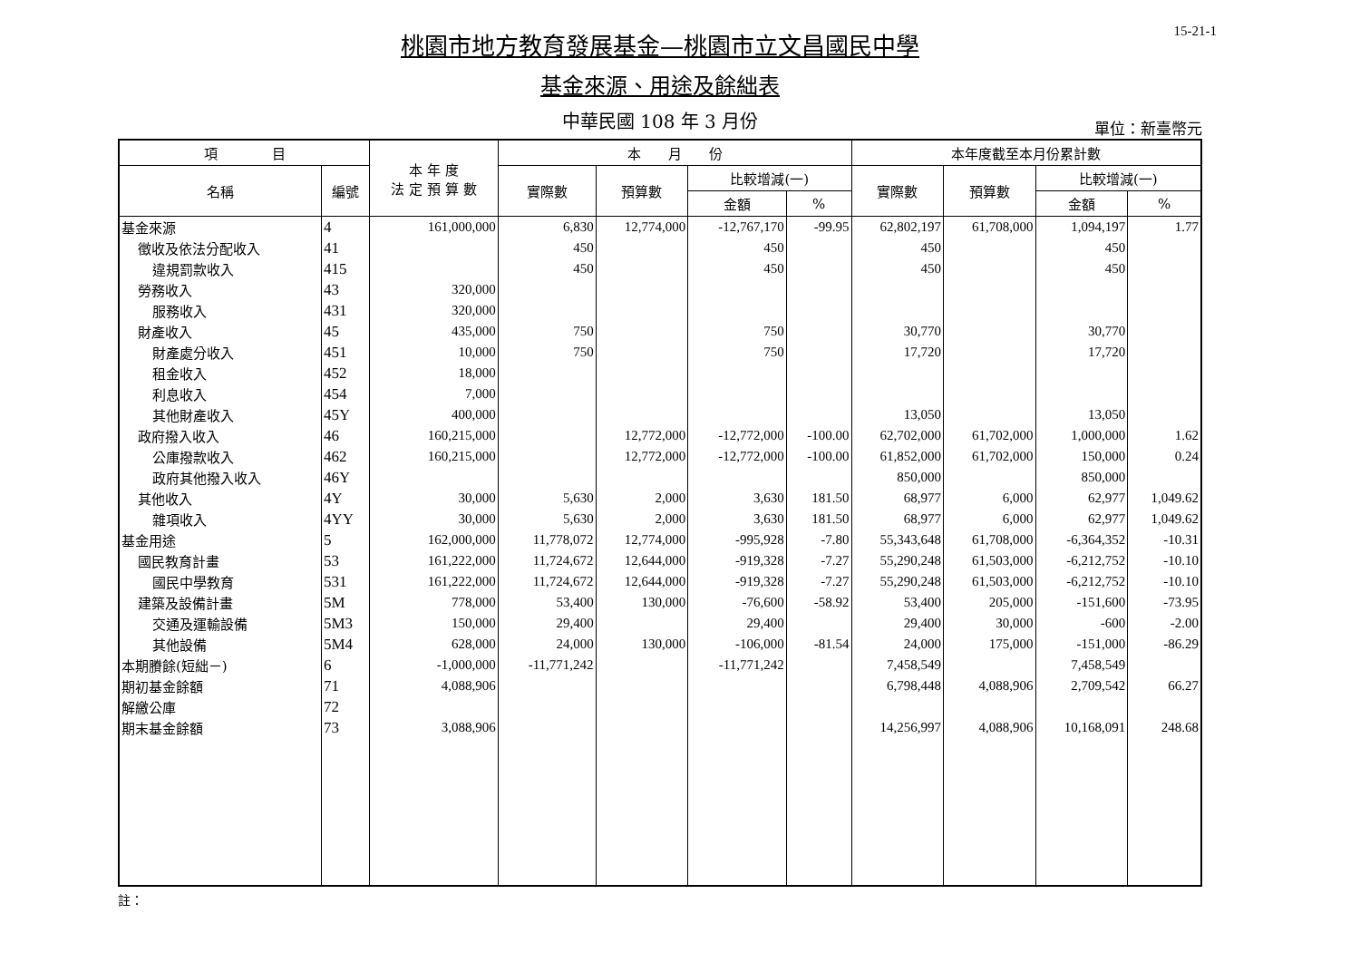15-21-1
桃園市地方教育發展基金—桃園市立文昌國民中學
基金來源、用途及餘絀表
中華民國 108 年 3 月份 單位：新臺幣元
| 項 目 | | 本 年 度 法 定 預 算 數 | 本 月 份 | | | | 本年度截至本月份累計數 | | | |
| --- | --- | --- | --- | --- | --- | --- | --- | --- | --- | --- |
| 名稱 | 編號 | | 實際數 | 預算數 | 比較增減(一) | | 實際數 | 預算數 | 比較增減(一) | |
| | | | | | 金額 | % | | | 金額 | % |
| 基金來源 | 4 | 161,000,000 | 6,830 | 12,774,000 | -12,767,170 | -99.95 | 62,802,197 | 61,708,000 | 1,094,197 | 1.77 |
| 徵收及依法分配收入 | 41 | | 450 | | 450 | | 450 | | 450 | |
| 違規罰款收入 | 415 | | 450 | | 450 | | 450 | | 450 | |
| 勞務收入 | 43 | 320,000 | | | | | | | | |
| 服務收入 | 431 | 320,000 | | | | | | | | |
| 財產收入 | 45 | 435,000 | 750 | | 750 | | 30,770 | | 30,770 | |
| 財產處分收入 | 451 | 10,000 | 750 | | 750 | | 17,720 | | 17,720 | |
| 租金收入 | 452 | 18,000 | | | | | | | | |
| 利息收入 | 454 | 7,000 | | | | | | | | |
| 其他財產收入 | 45Y | 400,000 | | | | | 13,050 | | 13,050 | |
| 政府撥入收入 | 46 | 160,215,000 | | 12,772,000 | -12,772,000 | -100.00 | 62,702,000 | 61,702,000 | 1,000,000 | 1.62 |
| 公庫撥款收入 | 462 | 160,215,000 | | 12,772,000 | -12,772,000 | -100.00 | 61,852,000 | 61,702,000 | 150,000 | 0.24 |
| 政府其他撥入收入 | 46Y | | | | | | 850,000 | | 850,000 | |
| 其他收入 | 4Y | 30,000 | 5,630 | 2,000 | 3,630 | 181.50 | 68,977 | 6,000 | 62,977 | 1,049.62 |
| 雜項收入 | 4YY | 30,000 | 5,630 | 2,000 | 3,630 | 181.50 | 68,977 | 6,000 | 62,977 | 1,049.62 |
| 基金用途 | 5 | 162,000,000 | 11,778,072 | 12,774,000 | -995,928 | -7.80 | 55,343,648 | 61,708,000 | -6,364,352 | -10.31 |
| 國民教育計畫 | 53 | 161,222,000 | 11,724,672 | 12,644,000 | -919,328 | -7.27 | 55,290,248 | 61,503,000 | -6,212,752 | -10.10 |
| 國民中學教育 | 531 | 161,222,000 | 11,724,672 | 12,644,000 | -919,328 | -7.27 | 55,290,248 | 61,503,000 | -6,212,752 | -10.10 |
| 建築及設備計畫 | 5M | 778,000 | 53,400 | 130,000 | -76,600 | -58.92 | 53,400 | 205,000 | -151,600 | -73.95 |
| 交通及運輸設備 | 5M3 | 150,000 | 29,400 | | 29,400 | | 29,400 | 30,000 | -600 | -2.00 |
| 其他設備 | 5M4 | 628,000 | 24,000 | 130,000 | -106,000 | -81.54 | 24,000 | 175,000 | -151,000 | -86.29 |
| 本期賸餘(短絀－) | 6 | -1,000,000 | -11,771,242 | | -11,771,242 | | 7,458,549 | | 7,458,549 | |
| 期初基金餘額 | 71 | 4,088,906 | | | | | 6,798,448 | 4,088,906 | 2,709,542 | 66.27 |
| 解繳公庫 | 72 | | | | | | | | | |
| 期末基金餘額 | 73 | 3,088,906 | | | | | 14,256,997 | 4,088,906 | 10,168,091 | 248.68 |
註：